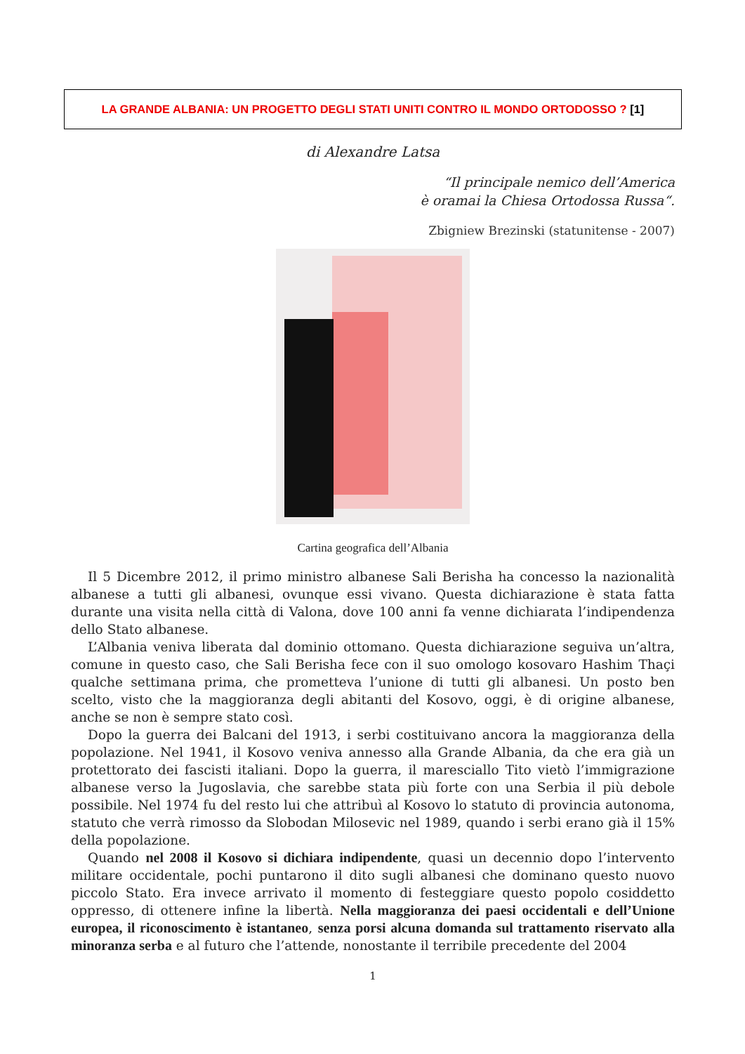LA GRANDE ALBANIA: UN PROGETTO DEGLI STATI UNITI CONTRO IL MONDO ORTODOSSO ? [1]
di Alexandre Latsa
“Il principale nemico dell’America
è oramai la Chiesa Ortodossa Russa“.
Zbigniew Brezinski (statunitense - 2007)
Cartina geografica dell’Albania
Il 5 Dicembre 2012, il primo ministro albanese Sali Berisha ha concesso la nazionalità albanese a tutti gli albanesi, ovunque essi vivano. Questa dichiarazione è stata fatta durante una visita nella città di Valona, dove 100 anni fa venne dichiarata l’indipendenza dello Stato albanese.
L’Albania veniva liberata dal dominio ottomano. Questa dichiarazione seguiva un’altra, comune in questo caso, che Sali Berisha fece con il suo omologo kosovaro Hashim Thaçi qualche settimana prima, che prometteva l’unione di tutti gli albanesi. Un posto ben scelto, visto che la maggioranza degli abitanti del Kosovo, oggi, è di origine albanese, anche se non è sempre stato così.
Dopo la guerra dei Balcani del 1913, i serbi costituivano ancora la maggioranza della popolazione. Nel 1941, il Kosovo veniva annesso alla Grande Albania, da che era già un protettorato dei fascisti italiani. Dopo la guerra, il maresciallo Tito vietò l’immigrazione albanese verso la Jugoslavia, che sarebbe stata più forte con una Serbia il più debole possibile. Nel 1974 fu del resto lui che attribuì al Kosovo lo statuto di provincia autonoma, statuto che verrà rimosso da Slobodan Milosevic nel 1989, quando i serbi erano già il 15% della popolazione.
Quando nel 2008 il Kosovo si dichiara indipendente, quasi un decennio dopo l’intervento militare occidentale, pochi puntarono il dito sugli albanesi che dominano questo nuovo piccolo Stato. Era invece arrivato il momento di festeggiare questo popolo cosiddetto oppresso, di ottenere infine la libertà. Nella maggioranza dei paesi occidentali e dell’Unione europea, il riconoscimento è istantaneo, senza porsi alcuna domanda sul trattamento riservato alla minoranza serba e al futuro che l’attende, nonostante il terribile precedente del 2004
1